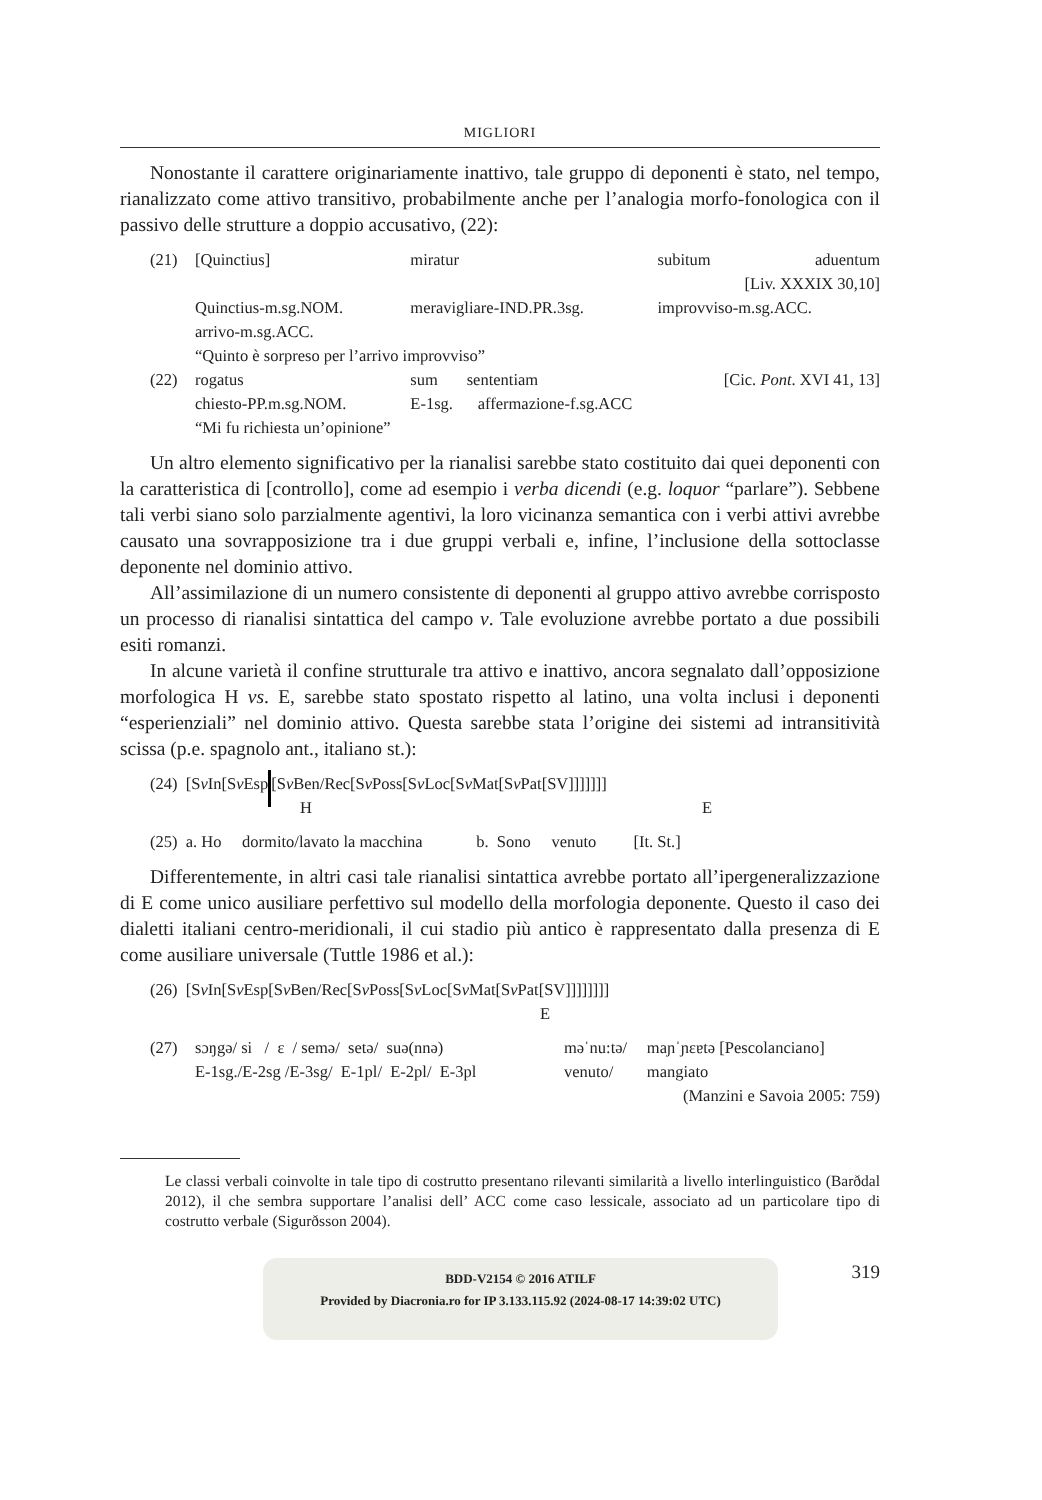MIGLIORI
Nonostante il carattere originariamente inattivo, tale gruppo di deponenti è stato, nel tempo, rianalizzato come attivo transitivo, probabilmente anche per l’analogia morfo-fonologica con il passivo delle strutture a doppio accusativo, (22):
| (21) | [Quinctius] | miratur | subitum | aduentum |
| | [Liv. XXXIX 30,10] | | | |
| | Quinctius-m.sg.NOM. | meravigliare-IND.PR.3sg. | improvviso-m.sg.ACC. | |
| | arrivo-m.sg.ACC. | | | |
| | “Quinto è sorpreso per l’arrivo improvviso” | | | |
| (22) | rogatus | sum sententiam | [Cic. Pont . XVI 41, 13] | |
| | chiesto-PP.m.sg.NOM. | E-1sg. affermazione-f.sg.ACC | | |
| | “Mi fu richiesta un’opinione” | | | |
Un altro elemento significativo per la rianalisi sarebbe stato costituito dai quei deponenti con la caratteristica di [controllo], come ad esempio i verba dicendi (e.g. loquor “parlare”). Sebbene tali verbi siano solo parzialmente agentivi, la loro vicinanza semantica con i verbi attivi avrebbe causato una sovrapposizione tra i due gruppi verbali e, infine, l’inclusione della sottoclasse deponente nel dominio attivo.
All’assimilazione di un numero consistente di deponenti al gruppo attivo avrebbe corrisposto un processo di rianalisi sintattica del campo v. Tale evoluzione avrebbe portato a due possibili esiti romanzi.
In alcune varietà il confine strutturale tra attivo e inattivo, ancora segnalato dall’opposizione morfologica H vs. E, sarebbe stato spostato rispetto al latino, una volta inclusi i deponenti “esperienziali” nel dominio attivo. Questa sarebbe stata l’origine dei sistemi ad intransitività scissa (p.e. spagnolo ant., italiano st.):
(24) [Sv In[Sv Esp[Sv Ben/Rec[Sv Poss[Sv Loc[Sv Mat[Sv Pat[SV]]]]]]]
H E
(25) a. Ho dormito/lavato la macchina b. Sono venuto [It. St.]
Differentemente, in altri casi tale rianalisi sintattica avrebbe portato all’ipergeneralizzazione di E come unico ausiliare perfettivo sul modello della morfologia deponente. Questo il caso dei dialetti italiani centro-meridionali, il cui stadio più antico è rappresentato dalla presenza di E come ausiliare universale (Tuttle 1986 et al.):
(26) [Sv In[Sv Esp[Sv Ben/Rec[Sv Poss[Sv Loc[Sv Mat[Sv Pat[SV]]]]]]]]
E
| (27) | sɔŋgə/ si / ɛ / semə/ setə/ suə(nnə) | məˈnu:tə/ | maɲˈɲɛɐtə [Pescolanciano] |
| | E-1sg./E-2sg /E-3sg/ E-1pl/ E-2pl/ E-3pl | venuto/ | mangiato |
| | (Manzini e Savoia 2005: 759) | | |
Le classi verbali coinvolte in tale tipo di costrutto presentano rilevanti similarità a livello interlinguistico (Barðdal 2012), il che sembra supportare l’analisi dell’ ACC come caso lessicale, associato ad un particolare tipo di costrutto verbale (Sigurðsson 2004).
319
BDD-V2154 © 2016 ATILF
Provided by Diacronia.ro for IP 3.133.115.92 (2024-08-17 14:39:02 UTC)